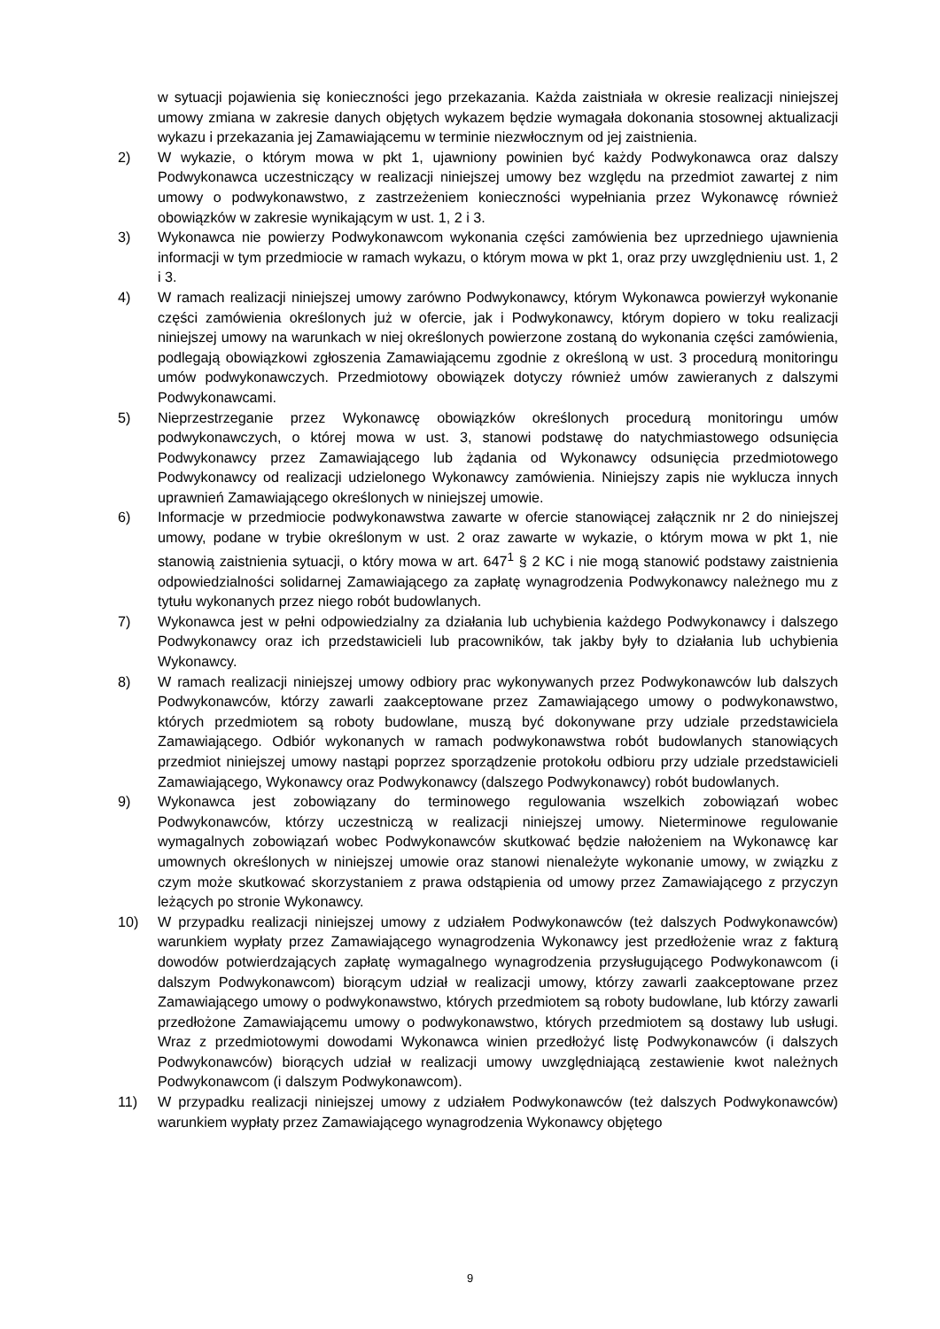w sytuacji pojawienia się konieczności jego przekazania. Każda zaistniała w okresie realizacji niniejszej umowy zmiana w zakresie danych objętych wykazem będzie wymagała dokonania stosownej aktualizacji wykazu i przekazania jej Zamawiającemu w terminie niezwłocznym od jej zaistnienia.
2) W wykazie, o którym mowa w pkt 1, ujawniony powinien być każdy Podwykonawca oraz dalszy Podwykonawca uczestniczący w realizacji niniejszej umowy bez względu na przedmiot zawartej z nim umowy o podwykonawstwo, z zastrzeżeniem konieczności wypełniania przez Wykonawcę również obowiązków w zakresie wynikającym w ust. 1, 2 i 3.
3) Wykonawca nie powierzy Podwykonawcom wykonania części zamówienia bez uprzedniego ujawnienia informacji w tym przedmiocie w ramach wykazu, o którym mowa w pkt 1, oraz przy uwzględnieniu ust. 1, 2 i 3.
4) W ramach realizacji niniejszej umowy zarówno Podwykonawcy, którym Wykonawca powierzył wykonanie części zamówienia określonych już w ofercie, jak i Podwykonawcy, którym dopiero w toku realizacji niniejszej umowy na warunkach w niej określonych powierzone zostaną do wykonania części zamówienia, podlegają obowiązkowi zgłoszenia Zamawiającemu zgodnie z określoną w ust. 3 procedurą monitoringu umów podwykonawczych. Przedmiotowy obowiązek dotyczy również umów zawieranych z dalszymi Podwykonawcami.
5) Nieprzestrzeganie przez Wykonawcę obowiązków określonych procedurą monitoringu umów podwykonawczych, o której mowa w ust. 3, stanowi podstawę do natychmiastowego odsunięcia Podwykonawcy przez Zamawiającego lub żądania od Wykonawcy odsunięcia przedmiotowego Podwykonawcy od realizacji udzielonego Wykonawcy zamówienia. Niniejszy zapis nie wyklucza innych uprawnień Zamawiającego określonych w niniejszej umowie.
6) Informacje w przedmiocie podwykonawstwa zawarte w ofercie stanowiącej załącznik nr 2 do niniejszej umowy, podane w trybie określonym w ust. 2 oraz zawarte w wykazie, o którym mowa w pkt 1, nie stanowią zaistnienia sytuacji, o który mowa w art. 647<sup>1</sup> § 2 KC i nie mogą stanowić podstawy zaistnienia odpowiedzialności solidarnej Zamawiającego za zapłatę wynagrodzenia Podwykonawcy należnego mu z tytułu wykonanych przez niego robót budowlanych.
7) Wykonawca jest w pełni odpowiedzialny za działania lub uchybienia każdego Podwykonawcy i dalszego Podwykonawcy oraz ich przedstawicieli lub pracowników, tak jakby były to działania lub uchybienia Wykonawcy.
8) W ramach realizacji niniejszej umowy odbiory prac wykonywanych przez Podwykonawców lub dalszych Podwykonawców, którzy zawarli zaakceptowane przez Zamawiającego umowy o podwykonawstwo, których przedmiotem są roboty budowlane, muszą być dokonywane przy udziale przedstawiciela Zamawiającego. Odbiór wykonanych w ramach podwykonawstwa robót budowlanych stanowiących przedmiot niniejszej umowy nastąpi poprzez sporządzenie protokołu odbioru przy udziale przedstawicieli Zamawiającego, Wykonawcy oraz Podwykonawcy (dalszego Podwykonawcy) robót budowlanych.
9) Wykonawca jest zobowiązany do terminowego regulowania wszelkich zobowiązań wobec Podwykonawców, którzy uczestniczą w realizacji niniejszej umowy. Nieterminowe regulowanie wymagalnych zobowiązań wobec Podwykonawców skutkować będzie nałożeniem na Wykonawcę kar umownych określonych w niniejszej umowie oraz stanowi nienależyte wykonanie umowy, w związku z czym może skutkować skorzystaniem z prawa odstąpienia od umowy przez Zamawiającego z przyczyn leżących po stronie Wykonawcy.
10) W przypadku realizacji niniejszej umowy z udziałem Podwykonawców (też dalszych Podwykonawców) warunkiem wypłaty przez Zamawiającego wynagrodzenia Wykonawcy jest przedłożenie wraz z fakturą dowodów potwierdzających zapłatę wymagalnego wynagrodzenia przysługującego Podwykonawcom (i dalszym Podwykonawcom) biorącym udział w realizacji umowy, którzy zawarli zaakceptowane przez Zamawiającego umowy o podwykonawstwo, których przedmiotem są roboty budowlane, lub którzy zawarli przedłożone Zamawiającemu umowy o podwykonawstwo, których przedmiotem są dostawy lub usługi. Wraz z przedmiotowymi dowodami Wykonawca winien przedłożyć listę Podwykonawców (i dalszych Podwykonawców) biorących udział w realizacji umowy uwzględniającą zestawienie kwot należnych Podwykonawcom (i dalszym Podwykonawcom).
11) W przypadku realizacji niniejszej umowy z udziałem Podwykonawców (też dalszych Podwykonawców) warunkiem wypłaty przez Zamawiającego wynagrodzenia Wykonawcy objętego
9